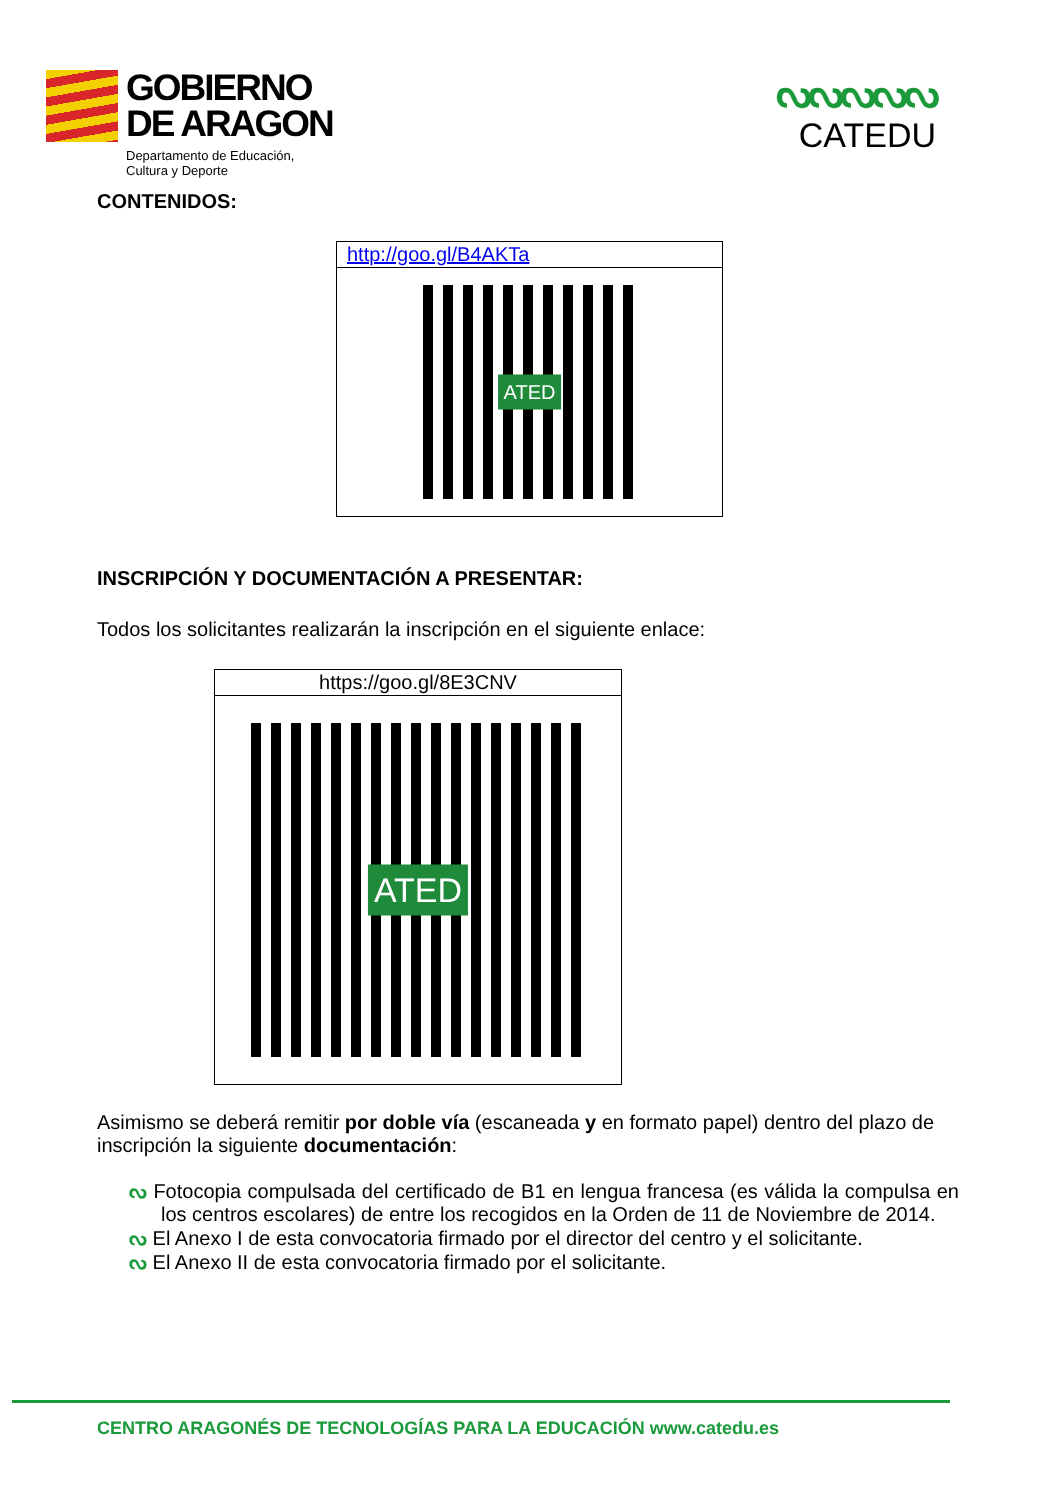GOBIERNO
DE ARAGON
Departamento de Educación,
Cultura y Deporte
ᔓᔓᔓᔓᔓ
CATEDU
CONTENIDOS:
| http://goo.gl/B4AKTa |
| ATED |
INSCRIPCIÓN Y DOCUMENTACIÓN A PRESENTAR:
Todos los solicitantes realizarán la inscripción en el siguiente enlace:
| https://goo.gl/8E3CNV |
| ATED |
Asimismo se deberá remitir por doble vía (escaneada y en formato papel) dentro del plazo de inscripción la siguiente documentación:
ᔓ Fotocopia compulsada del certificado de B1 en lengua francesa (es válida la compulsa en los centros escolares) de entre los recogidos en la Orden de 11 de Noviembre de 2014.
ᔓ El Anexo I de esta convocatoria firmado por el director del centro y el solicitante.
ᔓ El Anexo II de esta convocatoria firmado por el solicitante.
CENTRO ARAGONÉS DE TECNOLOGÍAS PARA LA EDUCACIÓN www.catedu.es